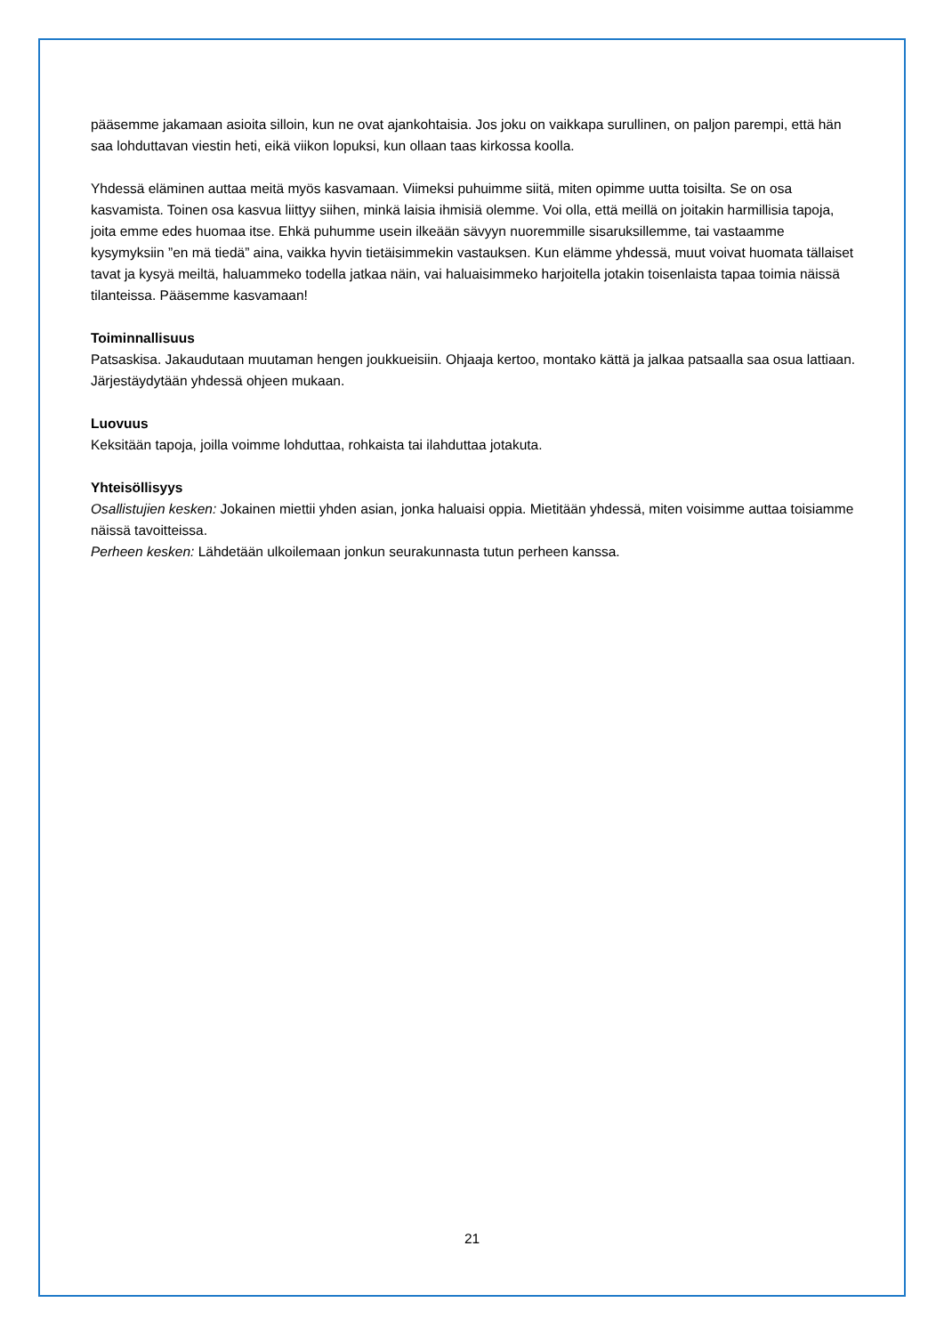pääsemme jakamaan asioita silloin, kun ne ovat ajankohtaisia. Jos joku on vaikkapa surullinen, on paljon parempi, että hän saa lohduttavan viestin heti, eikä viikon lopuksi, kun ollaan taas kirkossa koolla.
Yhdessä eläminen auttaa meitä myös kasvamaan. Viimeksi puhuimme siitä, miten opimme uutta toisilta. Se on osa kasvamista. Toinen osa kasvua liittyy siihen, minkä laisia ihmisiä olemme. Voi olla, että meillä on joitakin harmillisia tapoja, joita emme edes huomaa itse. Ehkä puhumme usein ilkeään sävyyn nuoremmille sisaruksillemme, tai vastaamme kysymyksiin ”en mä tiedä” aina, vaikka hyvin tietäisimmekin vastauksen. Kun elämme yhdessä, muut voivat huomata tällaiset tavat ja kysyä meiltä, haluammeko todella jatkaa näin, vai haluaisimmeko harjoitella jotakin toisenlaista tapaa toimia näissä tilanteissa. Pääsemme kasvamaan!
Toiminnallisuus
Patsaskisa. Jakaudutaan muutaman hengen joukkueisiin. Ohjaaja kertoo, montako kättä ja jalkaa patsaalla saa osua lattiaan. Järjestäydytään yhdessä ohjeen mukaan.
Luovuus
Keksitään tapoja, joilla voimme lohduttaa, rohkaista tai ilahduttaa jotakuta.
Yhteisöllisyys
Osallistujien kesken: Jokainen miettii yhden asian, jonka haluaisi oppia. Mietitään yhdessä, miten voisimme auttaa toisiamme näissä tavoitteissa.
Perheen kesken: Lähdetään ulkoilemaan jonkun seurakunnasta tutun perheen kanssa.
21